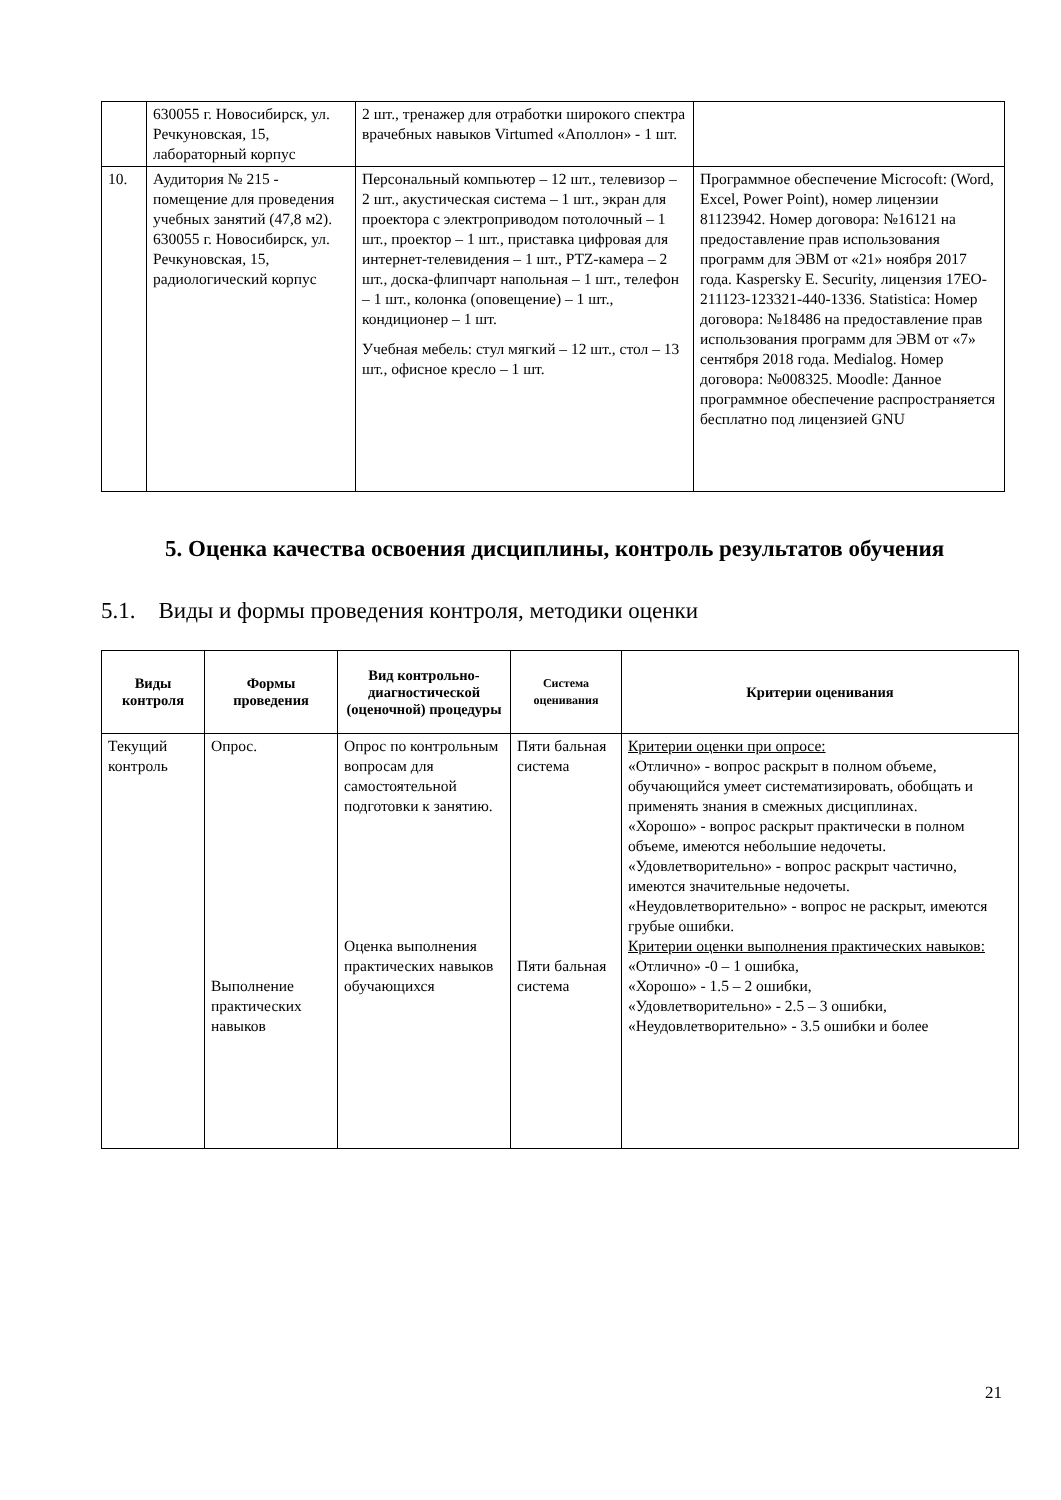| | 630055 г. Новосибирск, ул. Речкуновская, 15, лабораторный корпус | 2 шт., тренажер для отработки широкого спектра врачебных навыков Virtumed «Аполлон» - 1 шт. | |
| 10. | Аудитория № 215 - помещение для проведения учебных занятий (47,8 м2). 630055 г. Новосибирск, ул. Речкуновская, 15, радиологический корпус | Персональный компьютер – 12 шт., телевизор – 2 шт., акустическая система – 1 шт., экран для проектора с электроприводом потолочный – 1 шт., проектор – 1 шт., приставка цифровая для интернет-телевидения – 1 шт., PTZ-камера – 2 шт., доска-флипчарт напольная – 1 шт., телефон – 1 шт., колонка (оповещение) – 1 шт., кондиционер – 1 шт. Учебная мебель: стул мягкий – 12 шт., стол – 13 шт., офисное кресло – 1 шт. | Программное обеспечение Microcoft: (Word, Excel, Power Point), номер лицензии 81123942. Номер договора: №16121 на предоставление прав использования программ для ЭВМ от «21» ноября 2017 года. Kaspersky E. Security, лицензия 17EO-211123-123321-440-1336. Statistica: Номер договора: №18486 на предоставление прав использования программ для ЭВМ от «7» сентября 2018 года. Medialog. Номер договора: №008325. Moodle: Данное программное обеспечение распространяется бесплатно под лицензией GNU |
5. Оценка качества освоения дисциплины, контроль результатов обучения
5.1. Виды и формы проведения контроля, методики оценки
| Виды контроля | Формы проведения | Вид контрольно-диагностической (оценочной) процедуры | Система оценивания | Критерии оценивания |
| --- | --- | --- | --- | --- |
| Текущий контроль | Опрос. Выполнение практических навыков | Опрос по контрольным вопросам для самостоятельной подготовки к занятию. Оценка выполнения практических навыков обучающихся | Пяти бальная система Пяти бальная система | Критерии оценки при опросе: «Отлично» - вопрос раскрыт в полном объеме, обучающийся умеет систематизировать, обобщать и применять знания в смежных дисциплинах. «Хорошо» - вопрос раскрыт практически в полном объеме, имеются небольшие недочеты. «Удовлетворительно» - вопрос раскрыт частично, имеются значительные недочеты. «Неудовлетворительно» - вопрос не раскрыт, имеются грубые ошибки. Критерии оценки выполнения практических навыков: «Отлично» -0 – 1 ошибка, «Хорошо» - 1.5 – 2 ошибки, «Удовлетворительно» - 2.5 – 3 ошибки, «Неудовлетворительно» - 3.5 ошибки и более |
21